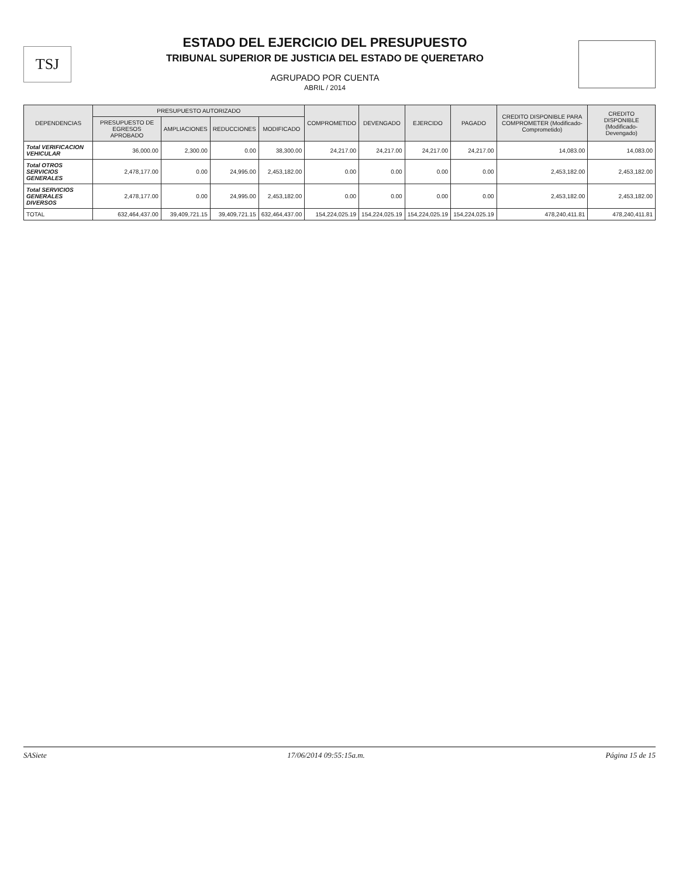TSJ
ESTADO DEL EJERCICIO DEL PRESUPUESTO
TRIBUNAL SUPERIOR DE JUSTICIA DEL ESTADO DE QUERETARO
AGRUPADO POR CUENTA
ABRIL / 2014
| DEPENDENCIAS | PRESUPUESTO AUTORIZADO | | | | COMPROMETIDO | DEVENGADO | EJERCIDO | PAGADO | CREDITO DISPONIBLE PARA COMPROMETER (Modificado-Comprometido) | CREDITO DISPONIBLE (Modificado-Devengado) |
| --- | --- | --- | --- | --- | --- | --- | --- | --- | --- | --- |
| | PRESUPUESTO DE EGRESOS APROBADO | AMPLIACIONES | REDUCCIONES | MODIFICADO | | | | | | |
| Total VERIFICACION VEHICULAR | 36,000.00 | 2,300.00 | 0.00 | 38,300.00 | 24,217.00 | 24,217.00 | 24,217.00 | 24,217.00 | 14,083.00 | 14,083.00 |
| Total OTROS SERVICIOS GENERALES | 2,478,177.00 | 0.00 | 24,995.00 | 2,453,182.00 | 0.00 | 0.00 | 0.00 | 0.00 | 2,453,182.00 | 2,453,182.00 |
| Total SERVICIOS GENERALES DIVERSOS | 2,478,177.00 | 0.00 | 24,995.00 | 2,453,182.00 | 0.00 | 0.00 | 0.00 | 0.00 | 2,453,182.00 | 2,453,182.00 |
| TOTAL | 632,464,437.00 | 39,409,721.15 | 39,409,721.15 | 632,464,437.00 | 154,224,025.19 | 154,224,025.19 | 154,224,025.19 | 154,224,025.19 | 478,240,411.81 | 478,240,411.81 |
SASiete 17/06/2014 09:55:15a.m. Página 15 de 15